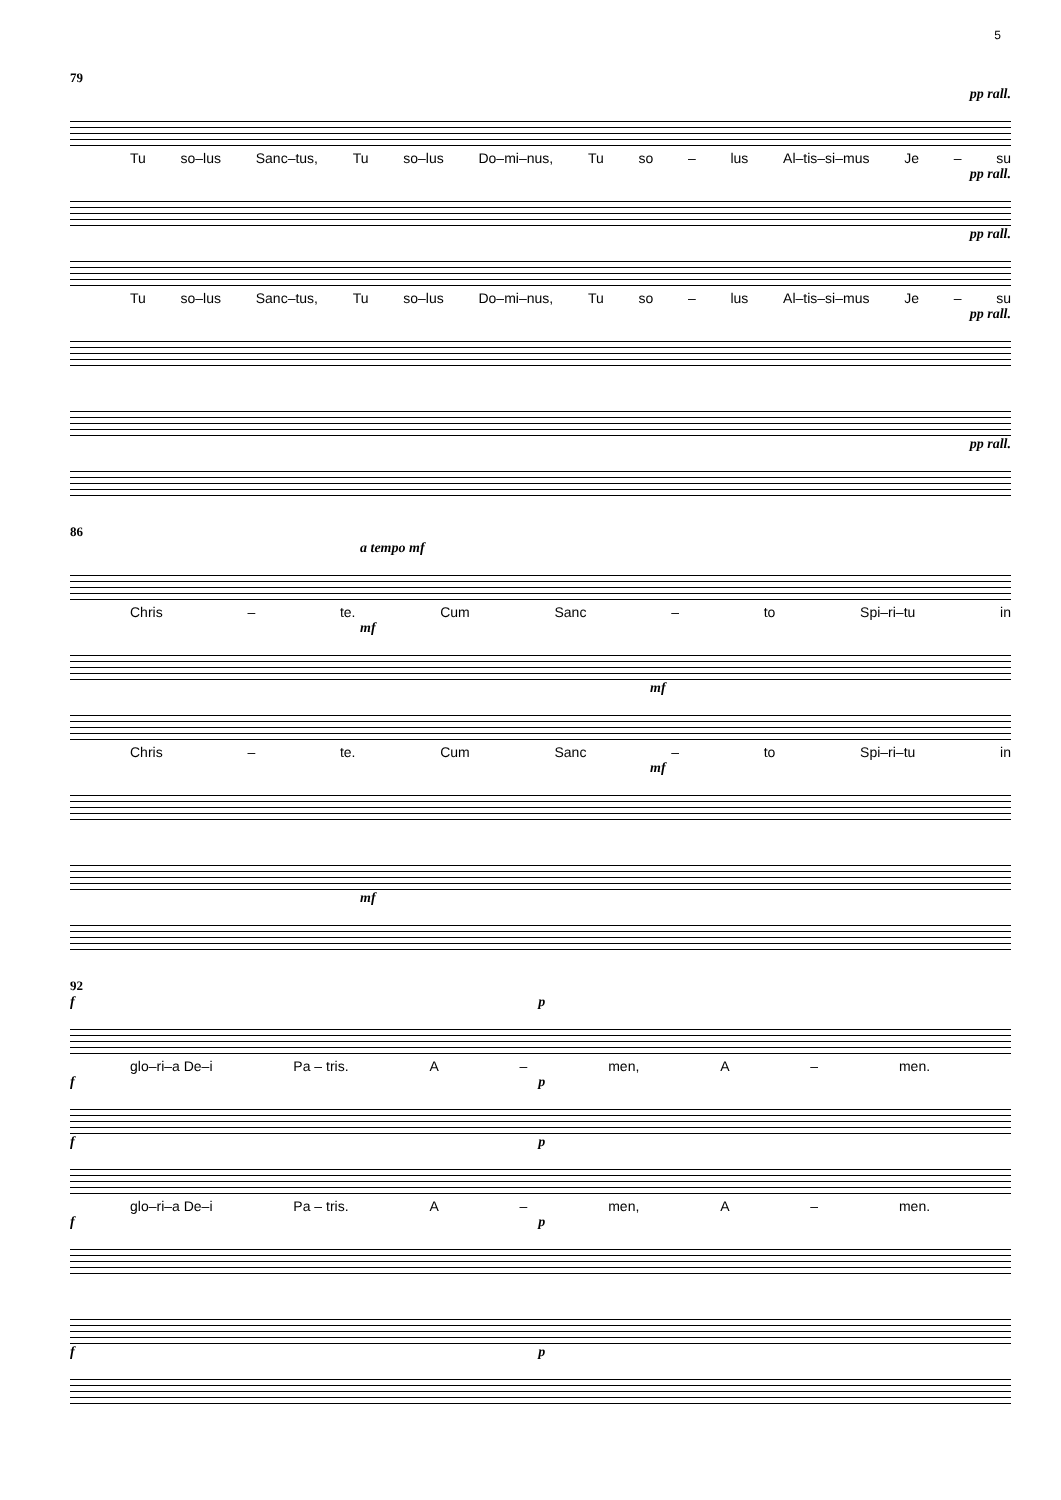5
79
pp rall.
Tu so–lus Sanc–tus, Tu so–lus Do–mi–nus, Tu so – lus Al–tis–si–mus Je – su
pp rall.
pp rall.
Tu so–lus Sanc–tus, Tu so–lus Do–mi–nus, Tu so – lus Al–tis–si–mus Je – su
pp rall.
pp rall.
86
a tempo mf
Chris – te. Cum Sanc – to Spi–ri–tu in
mf
mf
Chris – te. Cum Sanc – to Spi–ri–tu in
mf
mf
92
f p
glo–ri–a De–i Pa – tris. A – men, A – men.
f p
f p
glo–ri–a De–i Pa – tris. A – men, A – men.
f p
f p